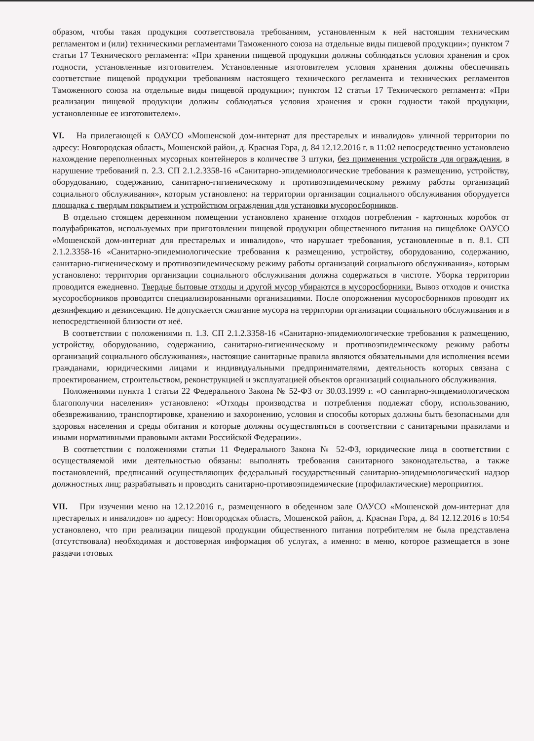образом, чтобы такая продукция соответствовала требованиям, установленным к ней настоящим техническим регламентом и (или) техническими регламентами Таможенного союза на отдельные виды пищевой продукции»; пунктом 7 статьи 17 Технического регламента: «При хранении пищевой продукции должны соблюдаться условия хранения и срок годности, установленные изготовителем. Установленные изготовителем условия хранения должны обеспечивать соответствие пищевой продукции требованиям настоящего технического регламента и технических регламентов Таможенного союза на отдельные виды пищевой продукции»; пунктом 12 статьи 17 Технического регламента: «При реализации пищевой продукции должны соблюдаться условия хранения и сроки годности такой продукции, установленные ее изготовителем».
VI. На прилегающей к ОАУСО «Мошенской дом-интернат для престарелых и инвалидов» уличной территории по адресу: Новгородская область, Мошенской район, д. Красная Гора, д. 84 12.12.2016 г. в 11:02 непосредственно установлено нахождение переполненных мусорных контейнеров в количестве 3 штуки, без применения устройств для ограждения, в нарушение требований п. 2.3. СП 2.1.2.3358-16 «Санитарно-эпидемиологические требования к размещению, устройству, оборудованию, содержанию, санитарно-гигиеническому и противоэпидемическому режиму работы организаций социального обслуживания», которым установлено: на территории организации социального обслуживания оборудуется площадка с твердым покрытием и устройством ограждения для установки мусоросборников.
В отдельно стоящем деревянном помещении установлено хранение отходов потребления - картонных коробок от полуфабрикатов, используемых при приготовлении пищевой продукции общественного питания на пищеблоке ОАУСО «Мошенской дом-интернат для престарелых и инвалидов», что нарушает требования, установленные в п. 8.1. СП 2.1.2.3358-16 «Санитарно-эпидемиологические требования к размещению, устройству, оборудованию, содержанию, санитарно-гигиеническому и противоэпидемическому режиму работы организаций социального обслуживания», которым установлено: территория организации социального обслуживания должна содержаться в чистоте. Уборка территории проводится ежедневно. Твердые бытовые отходы и другой мусор убираются в мусоросборники. Вывоз отходов и очистка мусоросборников проводится специализированными организациями. После опорожнения мусоросборников проводят их дезинфекцию и дезинсекцию. Не допускается сжигание мусора на территории организации социального обслуживания и в непосредственной близости от неё.
В соответствии с положениями п. 1.3. СП 2.1.2.3358-16 «Санитарно-эпидемиологические требования к размещению, устройству, оборудованию, содержанию, санитарно-гигиеническому и противоэпидемическому режиму работы организаций социального обслуживания», настоящие санитарные правила являются обязательными для исполнения всеми гражданами, юридическими лицами и индивидуальными предпринимателями, деятельность которых связана с проектированием, строительством, реконструкцией и эксплуатацией объектов организаций социального обслуживания.
Положениями пункта 1 статьи 22 Федерального Закона № 52-ФЗ от 30.03.1999 г. «О санитарно-эпидемиологическом благополучии населения» установлено: «Отходы производства и потребления подлежат сбору, использованию, обезвреживанию, транспортировке, хранению и захоронению, условия и способы которых должны быть безопасными для здоровья населения и среды обитания и которые должны осуществляться в соответствии с санитарными правилами и иными нормативными правовыми актами Российской Федерации».
В соответствии с положениями статьи 11 Федерального Закона № 52-ФЗ, юридические лица в соответствии с осуществляемой ими деятельностью обязаны: выполнять требования санитарного законодательства, а также постановлений, предписаний осуществляющих федеральный государственный санитарно-эпидемиологический надзор должностных лиц; разрабатывать и проводить санитарно-противоэпидемические (профилактические) мероприятия.
VII. При изучении меню на 12.12.2016 г., размещенного в обеденном зале ОАУСО «Мошенской дом-интернат для престарелых и инвалидов» по адресу: Новгородская область, Мошенской район, д. Красная Гора, д. 84 12.12.2016 в 10:54 установлено, что при реализации пищевой продукции общественного питания потребителям не была представлена (отсутствовала) необходимая и достоверная информация об услугах, а именно: в меню, которое размещается в зоне раздачи готовых